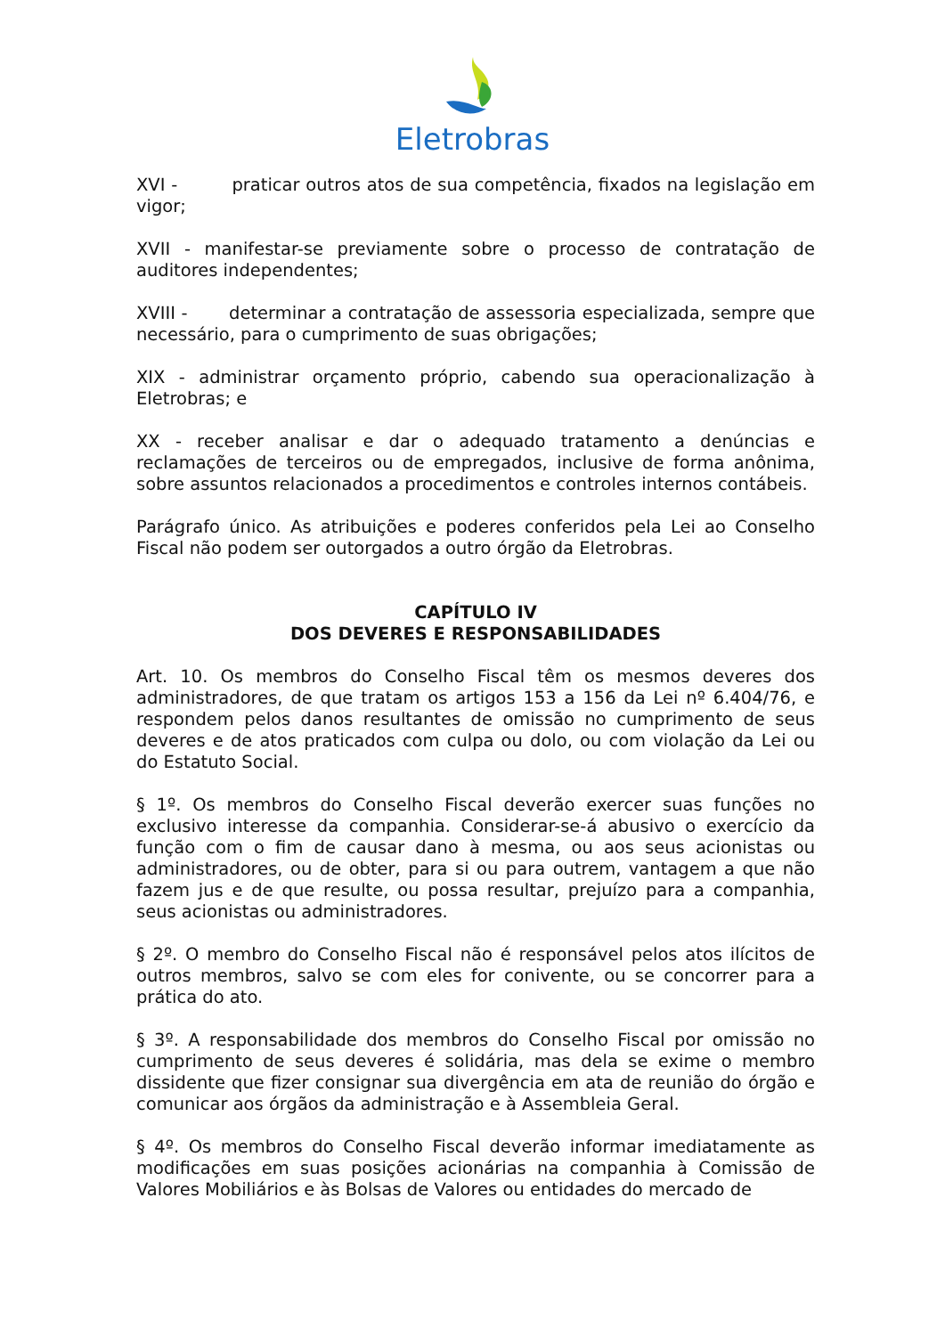Eletrobras
XVI - praticar outros atos de sua competência, fixados na legislação em vigor;
XVII - manifestar-se previamente sobre o processo de contratação de auditores independentes;
XVIII - determinar a contratação de assessoria especializada, sempre que necessário, para o cumprimento de suas obrigações;
XIX - administrar orçamento próprio, cabendo sua operacionalização à Eletrobras; e
XX - receber analisar e dar o adequado tratamento a denúncias e reclamações de terceiros ou de empregados, inclusive de forma anônima, sobre assuntos relacionados a procedimentos e controles internos contábeis.
Parágrafo único. As atribuições e poderes conferidos pela Lei ao Conselho Fiscal não podem ser outorgados a outro órgão da Eletrobras.
CAPÍTULO IV
DOS DEVERES E RESPONSABILIDADES
Art. 10. Os membros do Conselho Fiscal têm os mesmos deveres dos administradores, de que tratam os artigos 153 a 156 da Lei nº 6.404/76, e respondem pelos danos resultantes de omissão no cumprimento de seus deveres e de atos praticados com culpa ou dolo, ou com violação da Lei ou do Estatuto Social.
§ 1º. Os membros do Conselho Fiscal deverão exercer suas funções no exclusivo interesse da companhia. Considerar-se-á abusivo o exercício da função com o fim de causar dano à mesma, ou aos seus acionistas ou administradores, ou de obter, para si ou para outrem, vantagem a que não fazem jus e de que resulte, ou possa resultar, prejuízo para a companhia, seus acionistas ou administradores.
§ 2º. O membro do Conselho Fiscal não é responsável pelos atos ilícitos de outros membros, salvo se com eles for conivente, ou se concorrer para a prática do ato.
§ 3º. A responsabilidade dos membros do Conselho Fiscal por omissão no cumprimento de seus deveres é solidária, mas dela se exime o membro dissidente que fizer consignar sua divergência em ata de reunião do órgão e comunicar aos órgãos da administração e à Assembleia Geral.
§ 4º. Os membros do Conselho Fiscal deverão informar imediatamente as modificações em suas posições acionárias na companhia à Comissão de Valores Mobiliários e às Bolsas de Valores ou entidades do mercado de